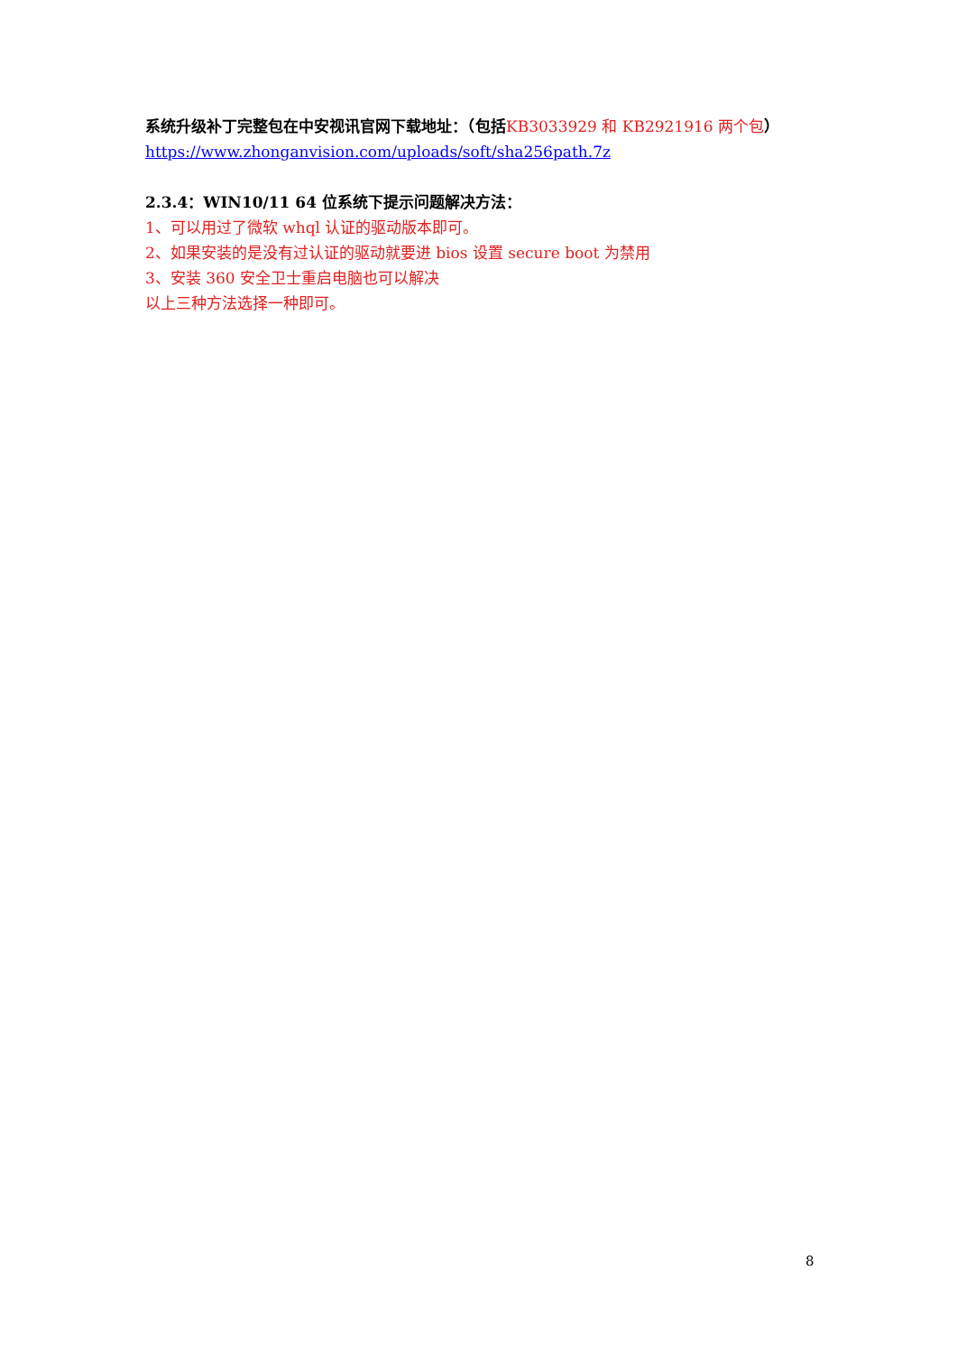系统升级补丁完整包在中安视讯官网下载地址：（包括 KB3033929 和 KB2921916 两个包）
https://www.zhonganvision.com/uploads/soft/sha256path.7z
2.3.4：WIN10/11 64 位系统下提示问题解决方法：
1、可以用过了微软 whql 认证的驱动版本即可。
2、如果安装的是没有过认证的驱动就要进 bios 设置 secure boot 为禁用
3、安装 360 安全卫士重启电脑也可以解决
以上三种方法选择一种即可。
8